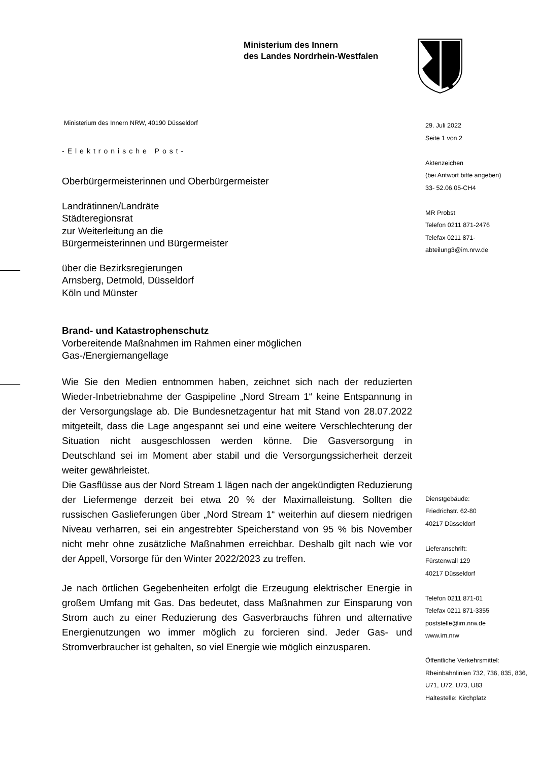Ministerium des Innern
des Landes Nordrhein-Westfalen
Ministerium des Innern NRW, 40190 Düsseldorf
-Elektronische Post-
Oberbürgermeisterinnen und Oberbürgermeister
Landrätinnen/Landräte
Städteregionsrat
zur Weiterleitung an die
Bürgermeisterinnen und Bürgermeister
über die Bezirksregierungen
Arnsberg, Detmold, Düsseldorf
Köln und Münster
Brand- und Katastrophenschutz
Vorbereitende Maßnahmen im Rahmen einer möglichen
Gas-/Energiemangellage
Wie Sie den Medien entnommen haben, zeichnet sich nach der reduzierten Wieder-Inbetriebnahme der Gaspipeline „Nord Stream 1“ keine Entspannung in der Versorgungslage ab. Die Bundesnetzagentur hat mit Stand von 28.07.2022 mitgeteilt, dass die Lage angespannt sei und eine weitere Verschlechterung der Situation nicht ausgeschlossen werden könne. Die Gasversorgung in Deutschland sei im Moment aber stabil und die Versorgungssicherheit derzeit weiter gewährleistet.
Die Gasflüsse aus der Nord Stream 1 lägen nach der angekündigten Reduzierung der Liefermenge derzeit bei etwa 20 % der Maximalleistung. Sollten die russischen Gaslieferungen über „Nord Stream 1“ weiterhin auf diesem niedrigen Niveau verharren, sei ein angestrebter Speicherstand von 95 % bis November nicht mehr ohne zusätzliche Maßnahmen erreichbar. Deshalb gilt nach wie vor der Appell, Vorsorge für den Winter 2022/2023 zu treffen.
Je nach örtlichen Gegebenheiten erfolgt die Erzeugung elektrischer Energie in großem Umfang mit Gas. Das bedeutet, dass Maßnahmen zur Einsparung von Strom auch zu einer Reduzierung des Gasverbrauchs führen und alternative Energienutzungen wo immer möglich zu forcieren sind. Jeder Gas- und Stromverbraucher ist gehalten, so viel Energie wie möglich einzusparen.
29. Juli 2022
Seite 1 von 2
Aktenzeichen
(bei Antwort bitte angeben)
33- 52.06.05-CH4
MR Probst
Telefon 0211 871-2476
Telefax 0211 871-
abteilung3@im.nrw.de
Dienstgebäude:
Friedrichstr. 62-80
40217 Düsseldorf
Lieferanschrift:
Fürstenwall 129
40217 Düsseldorf
Telefon 0211 871-01
Telefax 0211 871-3355
poststelle@im.nrw.de
www.im.nrw
Öffentliche Verkehrsmittel:
Rheinbahnlinien 732, 736, 835, 836, U71, U72, U73, U83
Haltestelle: Kirchplatz